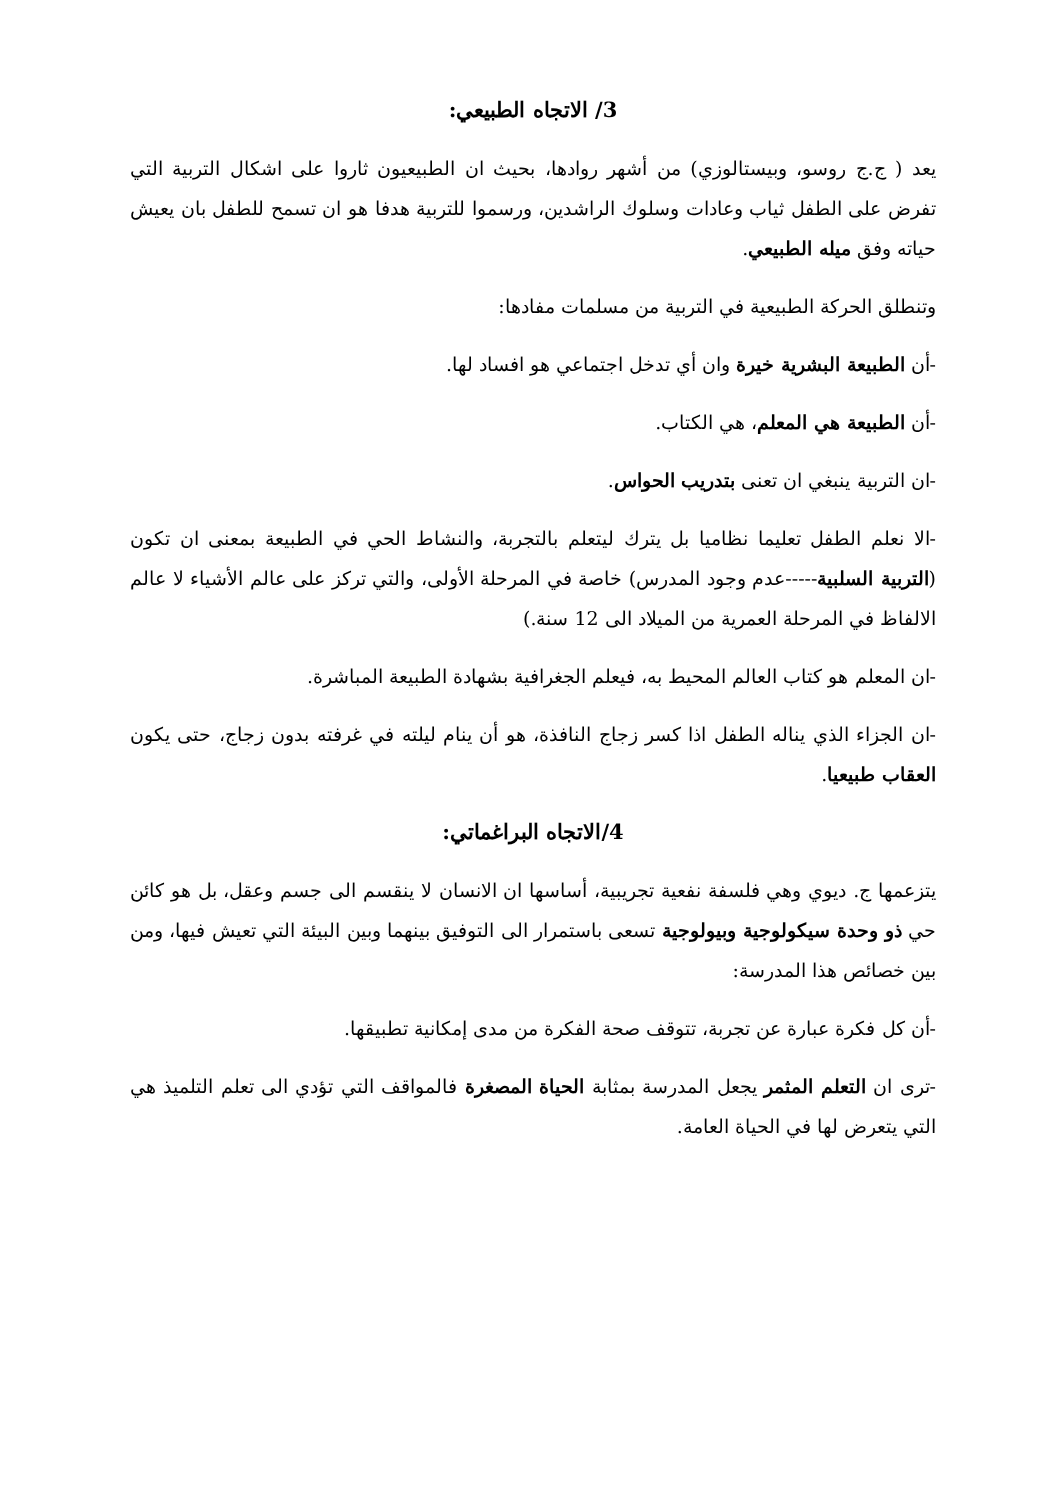3/ الاتجاه الطبيعي:
يعد ( ج.ج روسو، وبيستالوزي) من أشهر روادها، بحيث ان الطبيعيون ثاروا على اشكال التربية التي تفرض على الطفل ثياب وعادات وسلوك الراشدين، ورسموا للتربية هدفا هو ان تسمح للطفل بان يعيش حياته وفق ميله الطبيعي.
وتنطلق الحركة الطبيعية في التربية من مسلمات مفادها:
-أن الطبيعة البشرية خيرة وان أي تدخل اجتماعي هو افساد لها.
-أن الطبيعة هي المعلم، هي الكتاب.
-ان التربية ينبغي ان تعنى بتدريب الحواس.
-الا نعلم الطفل تعليما نظاميا بل يترك ليتعلم بالتجربة، والنشاط الحي في الطبيعة بمعنى ان تكون (التربية السلبية-----عدم وجود المدرس) خاصة في المرحلة الأولى، والتي تركز على عالم الأشياء لا عالم الالفاظ في المرحلة العمرية من الميلاد الى 12 سنة.)
-ان المعلم هو كتاب العالم المحيط به، فيعلم الجغرافية بشهادة الطبيعة المباشرة.
-ان الجزاء الذي يناله الطفل اذا كسر زجاج النافذة، هو أن ينام ليلته في غرفته بدون زجاج، حتى يكون العقاب طبيعيا.
4/الاتجاه البراغماتي:
يتزعمها ج. ديوي وهي فلسفة نفعية تجريبية، أساسها ان الانسان لا ينقسم الى جسم وعقل، بل هو كائن حي ذو وحدة سيكولوجية وبيولوجية تسعى باستمرار الى التوفيق بينهما وبين البيئة التي تعيش فيها، ومن بين خصائص هذا المدرسة:
-أن كل فكرة عبارة عن تجربة، تتوقف صحة الفكرة من مدى إمكانية تطبيقها.
-ترى ان التعلم المثمر يجعل المدرسة بمثابة الحياة المصغرة فالمواقف التي تؤدي الى تعلم التلميذ هي التي يتعرض لها في الحياة العامة.